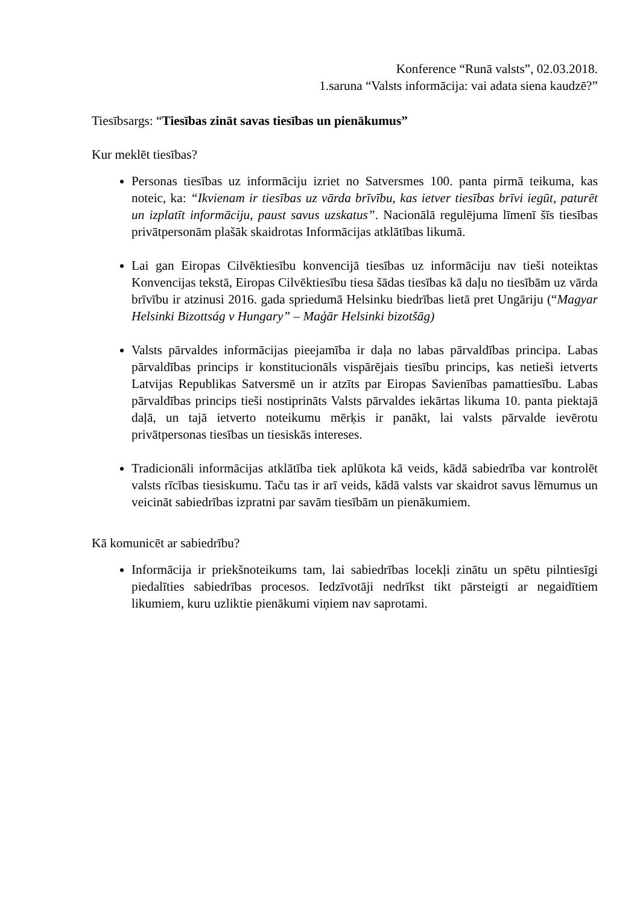Konference “Runā valsts”, 02.03.2018.
1.saruna “Valsts informācija: vai adata siena kaudzē?”
Tiesībsargs: “Tiesības zināt savas tiesības un pienākumus”
Kur meklēt tiesības?
Personas tiesības uz informāciju izriet no Satversmes 100. panta pirmā teikuma, kas noteic, ka: “Ikvienam ir tiesības uz vārda brīvību, kas ietver tiesības brīvi iegūt, paturēt un izplatīt informāciju, paust savus uzskatus”. Nacionālā regulējuma līmenī šīs tiesības privātpersonām plašāk skaidrotas Informācijas atklātības likumā.
Lai gan Eiropas Cilvēktiesību konvencijā tiesības uz informāciju nav tieši noteiktas Konvencijas tekstā, Eiropas Cilvēktiesību tiesa šādas tiesības kā daļu no tiesībām uz vārda brīvību ir atzinusi 2016. gada spriedumā Helsinku biedrības lietā pret Ungāriju (“Magyar Helsinki Bizottság v Hungary” – Maģār Helsinki bizotšāg)
Valsts pārvaldes informācijas pieejamība ir daļa no labas pārvaldības principa. Labas pārvaldības princips ir konstitucionāls vispārējais tiesību princips, kas netieši ietverts Latvijas Republikas Satversmē un ir atzīts par Eiropas Savienības pamattiesību. Labas pārvaldības princips tieši nostiprināts Valsts pārvaldes iekārtas likuma 10. panta piektajā daļā, un tajā ietverto noteikumu mērķis ir panākt, lai valsts pārvalde ievērotu privātpersonas tiesības un tiesiskās intereses.
Tradicionāli informācijas atklātība tiek aplūkota kā veids, kādā sabiedrība var kontrolēt valsts rīcības tiesiskumu. Taču tas ir arī veids, kādā valsts var skaidrot savus lēmumus un veicināt sabiedrības izpratni par savām tiesībām un pienākumiem.
Kā komunicēt ar sabiedrību?
Informācija ir priekšnoteikums tam, lai sabiedrības locekļi zinātu un spētu pilntiesīgi piedalīties sabiedrības procesos. Iedzīvotāji nedrīkst tikt pārsteigti ar negaidītiem likumiem, kuru uzliktie pienākumi viņiem nav saprotami.